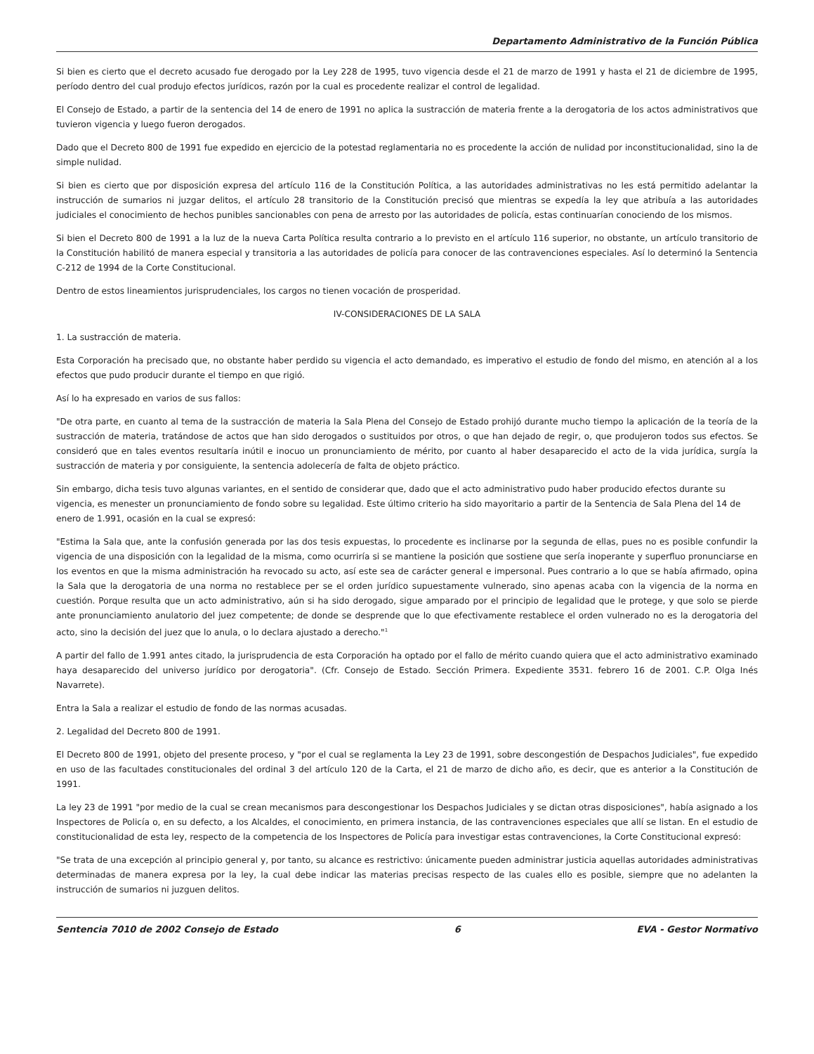Departamento Administrativo de la Función Pública
Si bien es cierto que el decreto acusado fue derogado por la Ley 228 de 1995, tuvo vigencia desde el 21 de marzo de 1991 y hasta el 21 de diciembre de 1995, período dentro del cual produjo efectos jurídicos, razón por la cual es procedente realizar el control de legalidad.
El Consejo de Estado, a partir de la sentencia del 14 de enero de 1991 no aplica la sustracción de materia frente a la derogatoria de los actos administrativos que tuvieron vigencia y luego fueron derogados.
Dado que el Decreto 800 de 1991 fue expedido en ejercicio de la potestad reglamentaria no es procedente la acción de nulidad por inconstitucionalidad, sino la de simple nulidad.
Si bien es cierto que por disposición expresa del artículo 116 de la Constitución Política, a las autoridades administrativas no les está permitido adelantar la instrucción de sumarios ni juzgar delitos, el artículo 28 transitorio de la Constitución precisó que mientras se expedía la ley que atribuía a las autoridades judiciales el conocimiento de hechos punibles sancionables con pena de arresto por las autoridades de policía, estas continuarían conociendo de los mismos.
Si bien el Decreto 800 de 1991 a la luz de la nueva Carta Política resulta contrario a lo previsto en el artículo 116 superior, no obstante, un artículo transitorio de la Constitución habilitó de manera especial y transitoria a las autoridades de policía para conocer de las contravenciones especiales. Así lo determinó la Sentencia C-212 de 1994 de la Corte Constitucional.
Dentro de estos lineamientos jurisprudenciales, los cargos no tienen vocación de prosperidad.
IV-CONSIDERACIONES DE LA SALA
1. La sustracción de materia.
Esta Corporación ha precisado que, no obstante haber perdido su vigencia el acto demandado, es imperativo el estudio de fondo del mismo, en atención al a los efectos que pudo producir durante el tiempo en que rigió.
Así lo ha expresado en varios de sus fallos:
"De otra parte, en cuanto al tema de la sustracción de materia la Sala Plena del Consejo de Estado prohijó durante mucho tiempo la aplicación de la teoría de la sustracción de materia, tratándose de actos que han sido derogados o sustituidos por otros, o que han dejado de regir, o, que produjeron todos sus efectos. Se consideró que en tales eventos resultaría inútil e inocuo un pronunciamiento de mérito, por cuanto al haber desaparecido el acto de la vida jurídica, surgía la sustracción de materia y por consiguiente, la sentencia adolecería de falta de objeto práctico.
Sin embargo, dicha tesis tuvo algunas variantes, en el sentido de considerar que, dado que el acto administrativo pudo haber producido efectos durante su vigencia, es menester un pronunciamiento de fondo sobre su legalidad. Este último criterio ha sido mayoritario a partir de la Sentencia de Sala Plena del 14 de enero de 1.991, ocasión en la cual se expresó:
"Estima la Sala que, ante la confusión generada por las dos tesis expuestas, lo procedente es inclinarse por la segunda de ellas, pues no es posible confundir la vigencia de una disposición con la legalidad de la misma, como ocurriría si se mantiene la posición que sostiene que sería inoperante y superfluo pronunciarse en los eventos en que la misma administración ha revocado su acto, así este sea de carácter general e impersonal. Pues contrario a lo que se había afirmado, opina la Sala que la derogatoria de una norma no restablece per se el orden jurídico supuestamente vulnerado, sino apenas acaba con la vigencia de la norma en cuestión. Porque resulta que un acto administrativo, aún si ha sido derogado, sigue amparado por el principio de legalidad que le protege, y que solo se pierde ante pronunciamiento anulatorio del juez competente; de donde se desprende que lo que efectivamente restablece el orden vulnerado no es la derogatoria del acto, sino la decisión del juez que lo anula, o lo declara ajustado a derecho."<sup>1</sup>
A partir del fallo de 1.991 antes citado, la jurisprudencia de esta Corporación ha optado por el fallo de mérito cuando quiera que el acto administrativo examinado haya desaparecido del universo jurídico por derogatoria". (Cfr. Consejo de Estado. Sección Primera. Expediente 3531. febrero 16 de 2001. C.P. Olga Inés Navarrete).
Entra la Sala a realizar el estudio de fondo de las normas acusadas.
2. Legalidad del Decreto 800 de 1991.
El Decreto 800 de 1991, objeto del presente proceso, y "por el cual se reglamenta la Ley 23 de 1991, sobre descongestión de Despachos Judiciales", fue expedido en uso de las facultades constitucionales del ordinal 3 del artículo 120 de la Carta, el 21 de marzo de dicho año, es decir, que es anterior a la Constitución de 1991.
La ley 23 de 1991 "por medio de la cual se crean mecanismos para descongestionar los Despachos Judiciales y se dictan otras disposiciones", había asignado a los Inspectores de Policía o, en su defecto, a los Alcaldes, el conocimiento, en primera instancia, de las contravenciones especiales que allí se listan. En el estudio de constitucionalidad de esta ley, respecto de la competencia de los Inspectores de Policía para investigar estas contravenciones, la Corte Constitucional expresó:
"Se trata de una excepción al principio general y, por tanto, su alcance es restrictivo: únicamente pueden administrar justicia aquellas autoridades administrativas determinadas de manera expresa por la ley, la cual debe indicar las materias precisas respecto de las cuales ello es posible, siempre que no adelanten la instrucción de sumarios ni juzguen delitos.
Sentencia 7010 de 2002 Consejo de Estado 6 EVA - Gestor Normativo